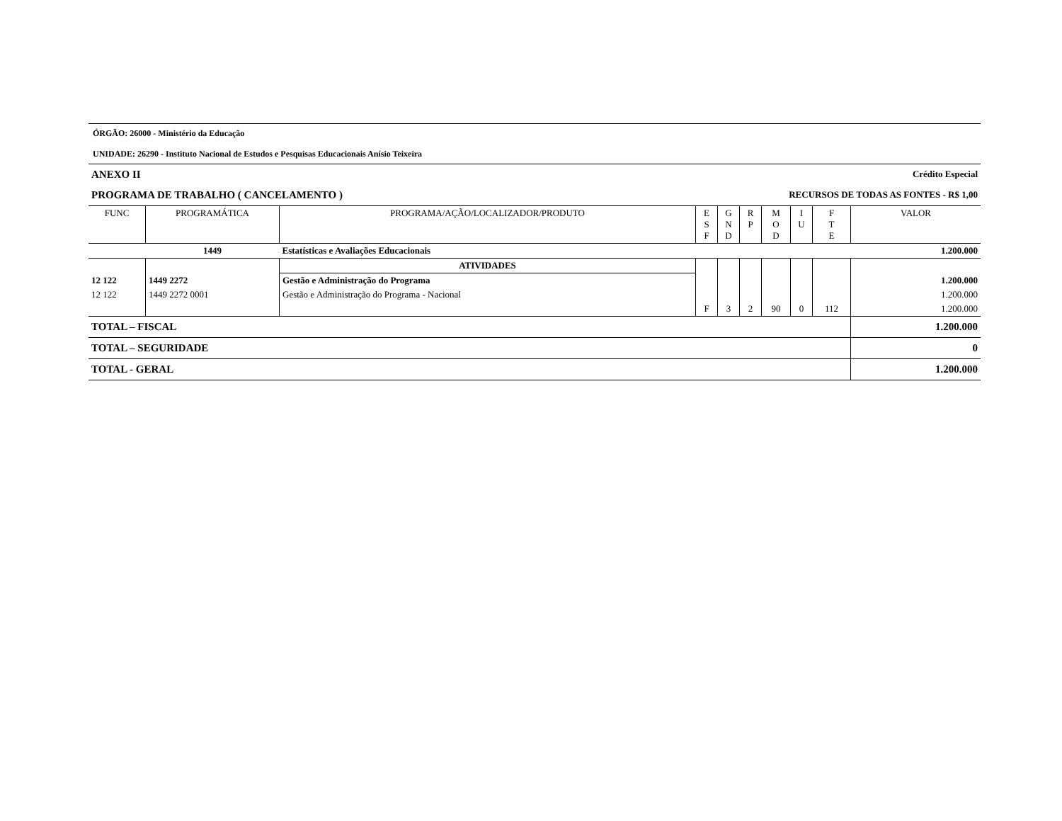ÓRGÃO: 26000 - Ministério da Educação
UNIDADE: 26290 - Instituto Nacional de Estudos e Pesquisas Educacionais Anísio Teixeira
ANEXO II Crédito Especial
PROGRAMA DE TRABALHO ( CANCELAMENTO ) RECURSOS DE TODAS AS FONTES - R$ 1,00
| FUNC | PROGRAMÁTICA | PROGRAMA/AÇÃO/LOCALIZADOR/PRODUTO | E S F | G N D | R P | M O D | I U | F T E | VALOR |
| --- | --- | --- | --- | --- | --- | --- | --- | --- | --- |
| | 1449 | Estatísticas e Avaliações Educacionais | | | | | | | 1.200.000 |
| | | ATIVIDADES | | | | | | | |
| 12 122 | 1449 2272 | Gestão e Administração do Programa | | | | | | | 1.200.000 |
| 12 122 | 1449 2272 0001 | Gestão e Administração do Programa - Nacional | | | | | | | 1.200.000 |
| | | | F | 3 | 2 | 90 | 0 | 112 | 1.200.000 |
| TOTAL – FISCAL | | | | | | | | | 1.200.000 |
| TOTAL – SEGURIDADE | | | | | | | | | 0 |
| TOTAL - GERAL | | | | | | | | | 1.200.000 |